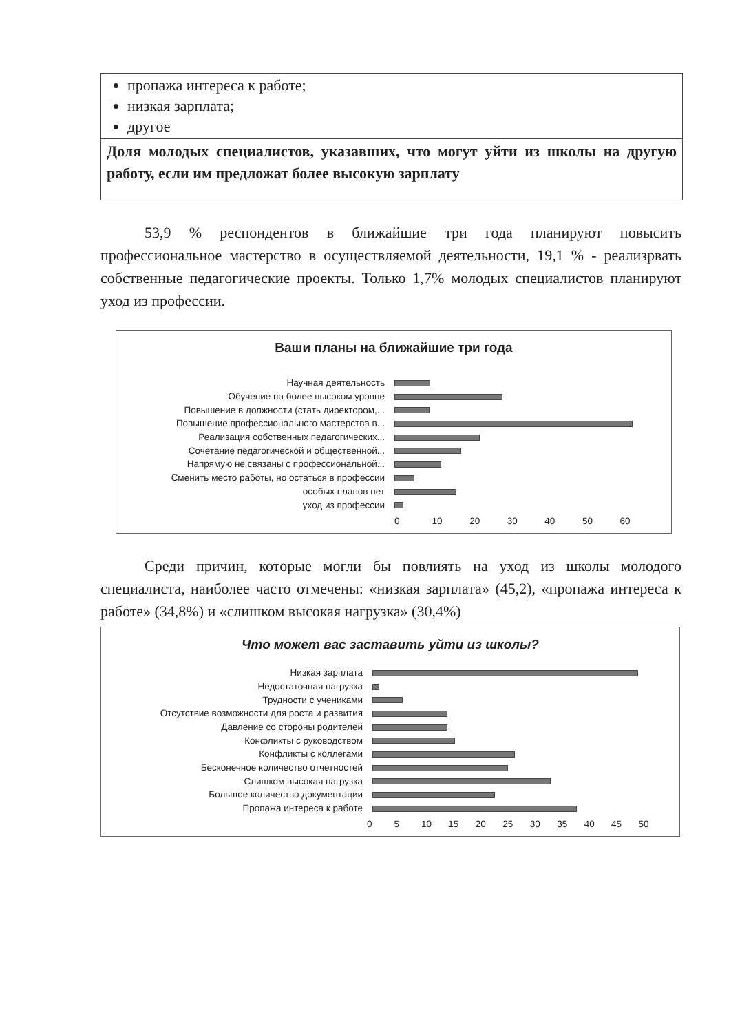| пропажа интереса к работе; низкая зарплата; другое |
| Доля молодых специалистов, указавших, что могут уйти из школы на другую работу, если им предложат более высокую зарплату |
53,9 % респондентов в ближайшие три года планируют повысить профессиональное мастерство в осуществляемой деятельности, 19,1 % - реализрвать собственные педагогические проекты. Только 1,7% молодых специалистов планируют уход из профессии.
Ваши планы на ближайшие три года
Научная деятельность
Обучение на более высоком уровне
Повышение в должности (стать директором,...
Повышение профессионального мастерства в...
Реализация собственных педагогических...
Сочетание педагогической и общественной...
Напрямую не связаны с профессиональной...
Сменить место работы, но остаться в профессии
особых планов нет
уход из профессии
0 10 20 30 40 50 60
Среди причин, которые могли бы повлиять на уход из школы молодого специалиста, наиболее часто отмечены: «низкая зарплата» (45,2), «пропажа интереса к работе» (34,8%) и «слишком высокая нагрузка» (30,4%)
Что может вас заставить уйти из школы?
Низкая зарплата
Недостаточная нагрузка
Трудности с учениками
Отсутствие возможности для роста и развития
Давление со стороны родителей
Конфликты с руководством
Конфликты с коллегами
Бесконечное количество отчетностей
Слишком высокая нагрузка
Большое количество документации
Пропажа интереса к работе
0 5 10 15 20 25 30 35 40 45 50